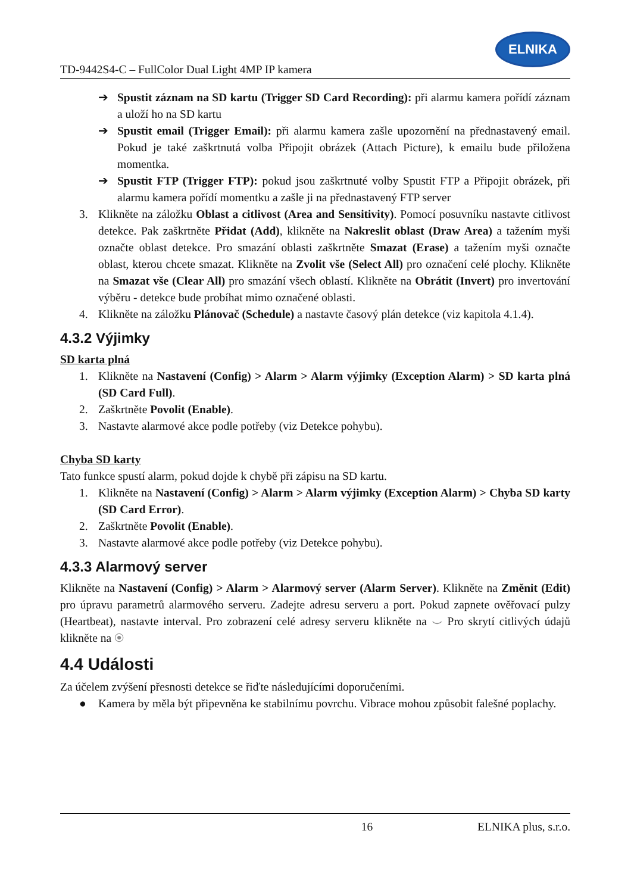TD-9442S4-C – FullColor Dual Light 4MP IP kamera
ELNIKA
➔ Spustit záznam na SD kartu (Trigger SD Card Recording): při alarmu kamera pořídí záznam a uloží ho na SD kartu
➔ Spustit email (Trigger Email): při alarmu kamera zašle upozornění na přednastavený email. Pokud je také zaškrtnutá volba Připojit obrázek (Attach Picture), k emailu bude přiložena momentka.
➔ Spustit FTP (Trigger FTP): pokud jsou zaškrtnuté volby Spustit FTP a Připojit obrázek, při alarmu kamera pořídí momentku a zašle ji na přednastavený FTP server
3. Klikněte na záložku Oblast a citlivost (Area and Sensitivity). Pomocí posuvníku nastavte citlivost detekce. Pak zaškrtněte Přidat (Add), klikněte na Nakreslit oblast (Draw Area) a tažením myši označte oblast detekce. Pro smazání oblasti zaškrtněte Smazat (Erase) a tažením myši označte oblast, kterou chcete smazat. Klikněte na Zvolit vše (Select All) pro označení celé plochy. Klikněte na Smazat vše (Clear All) pro smazání všech oblastí. Klikněte na Obrátit (Invert) pro invertování výběru - detekce bude probíhat mimo označené oblasti.
4. Klikněte na záložku Plánovač (Schedule) a nastavte časový plán detekce (viz kapitola 4.1.4).
4.3.2 Výjimky
SD karta plná
1. Klikněte na Nastavení (Config) > Alarm > Alarm výjimky (Exception Alarm) > SD karta plná (SD Card Full).
2. Zaškrtněte Povolit (Enable).
3. Nastavte alarmové akce podle potřeby (viz Detekce pohybu).
Chyba SD karty
Tato funkce spustí alarm, pokud dojde k chybě při zápisu na SD kartu.
1. Klikněte na Nastavení (Config) > Alarm > Alarm výjimky (Exception Alarm) > Chyba SD karty (SD Card Error).
2. Zaškrtněte Povolit (Enable).
3. Nastavte alarmové akce podle potřeby (viz Detekce pohybu).
4.3.3 Alarmový server
Klikněte na Nastavení (Config) > Alarm > Alarmový server (Alarm Server). Klikněte na Změnit (Edit) pro úpravu parametrů alarmového serveru. Zadejte adresu serveru a port. Pokud zapnete ověřovací pulzy (Heartbeat), nastavte interval. Pro zobrazení celé adresy serveru klikněte na ⌣ Pro skrytí citlivých údajů klikněte na ◉
4.4 Události
Za účelem zvýšení přesnosti detekce se řiďte následujícími doporučeními.
● Kamera by měla být připevněna ke stabilnímu povrchu. Vibrace mohou způsobit falešné poplachy.
16 ELNIKA plus, s.r.o.